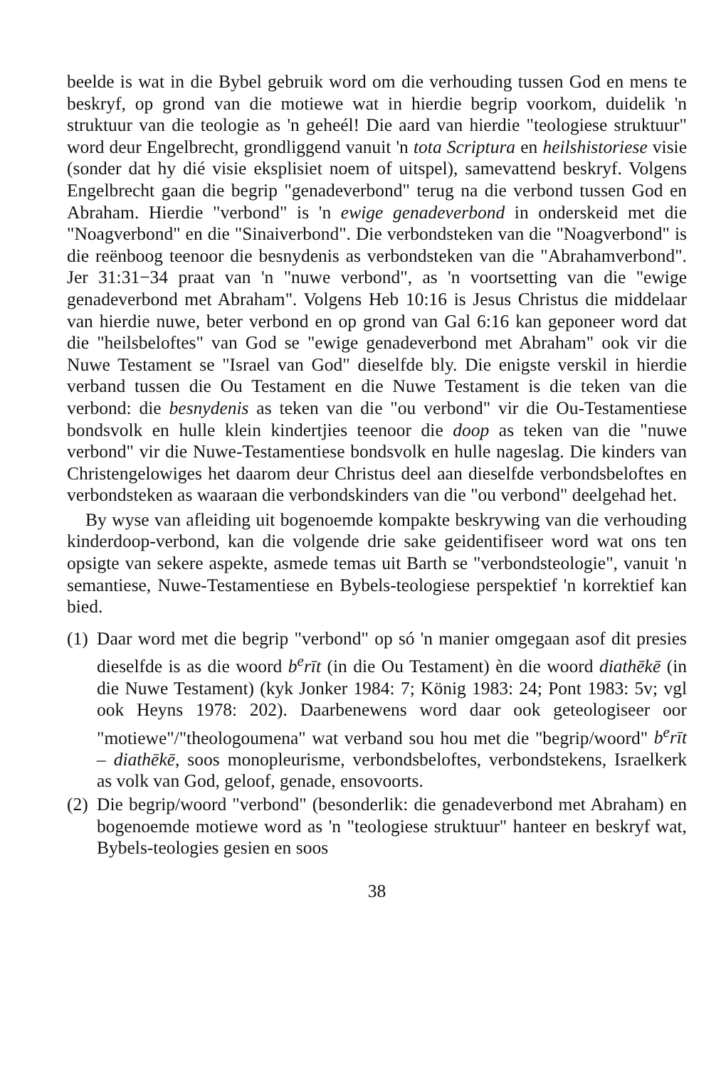beelde is wat in die Bybel gebruik word om die verhouding tussen God en mens te beskryf, op grond van die motiewe wat in hierdie begrip voorkom, duidelik 'n struktuur van die teologie as 'n geheél! Die aard van hierdie "teologiese struktuur" word deur Engelbrecht, grondliggend vanuit 'n tota Scriptura en heilshistoriese visie (sonder dat hy dié visie eksplisiet noem of uitspel), samevattend beskryf. Volgens Engelbrecht gaan die begrip "genadeverbond" terug na die verbond tussen God en Abraham. Hierdie "verbond" is 'n ewige genadeverbond in onderskeid met die "Noagverbond" en die "Sinaiverbond". Die verbondsteken van die "Noagverbond" is die reënboog teenoor die besnydenis as verbondsteken van die "Abrahamverbond". Jer 31:31−34 praat van 'n "nuwe verbond", as 'n voortsetting van die "ewige genadeverbond met Abraham". Volgens Heb 10:16 is Jesus Christus die middelaar van hierdie nuwe, beter verbond en op grond van Gal 6:16 kan geponeer word dat die "heilsbeloftes" van God se "ewige genadeverbond met Abraham" ook vir die Nuwe Testament se "Israel van God" dieselfde bly. Die enigste verskil in hierdie verband tussen die Ou Testament en die Nuwe Testament is die teken van die verbond: die besnydenis as teken van die "ou verbond" vir die Ou-Testamentiese bondsvolk en hulle klein kindertjies teenoor die doop as teken van die "nuwe verbond" vir die Nuwe-Testamentiese bondsvolk en hulle nageslag. Die kinders van Christengelowiges het daarom deur Christus deel aan dieselfde verbondsbeloftes en verbondsteken as waaraan die verbondskinders van die "ou verbond" deelgehad het.
By wyse van afleiding uit bogenoemde kompakte beskrywing van die verhouding kinderdoop-verbond, kan die volgende drie sake geidentifiseer word wat ons ten opsigte van sekere aspekte, asmede temas uit Barth se "verbondsteologie", vanuit 'n semantiese, Nuwe-Testamentiese en Bybels-teologiese perspektief 'n korrektief kan bied.
(1) Daar word met die begrip "verbond" op só 'n manier omgegaan asof dit presies dieselfde is as die woord b<sup>e</sup>rīt (in die Ou Testament) èn die woord diathēkē (in die Nuwe Testament) (kyk Jonker 1984: 7; König 1983: 24; Pont 1983: 5v; vgl ook Heyns 1978: 202). Daarbenewens word daar ook geteologiseer oor "motiewe"/"theologoumena" wat verband sou hou met die "begrip/woord" b<sup>e</sup>rīt – diathēkē, soos monopleurisme, verbondsbeloftes, verbondstekens, Israelkerk as volk van God, geloof, genade, ensovoorts.
(2) Die begrip/woord "verbond" (besonderlik: die genadeverbond met Abraham) en bogenoemde motiewe word as 'n "teologiese struktuur" hanteer en beskryf wat, Bybels-teologies gesien en soos
38